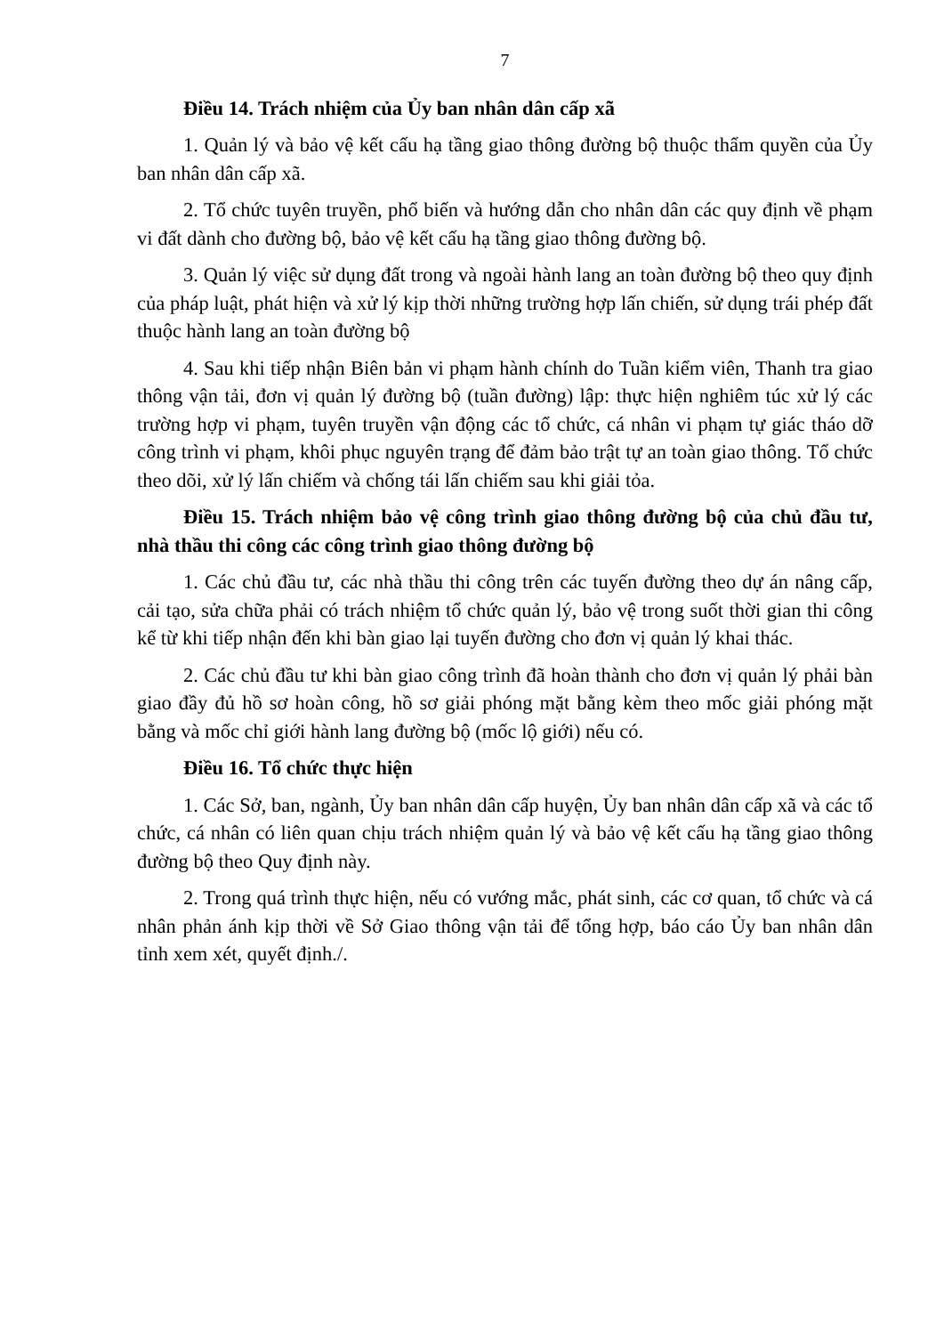7
Điều 14. Trách nhiệm của Ủy ban nhân dân cấp xã
1. Quản lý và bảo vệ kết cấu hạ tầng giao thông đường bộ thuộc thẩm quyền của Ủy ban nhân dân cấp xã.
2. Tổ chức tuyên truyền, phổ biến và hướng dẫn cho nhân dân các quy định về phạm vi đất dành cho đường bộ, bảo vệ kết cấu hạ tầng giao thông đường bộ.
3. Quản lý việc sử dụng đất trong và ngoài hành lang an toàn đường bộ theo quy định của pháp luật, phát hiện và xử lý kịp thời những trường hợp lấn chiến, sử dụng trái phép đất thuộc hành lang an toàn đường bộ
4. Sau khi tiếp nhận Biên bản vi phạm hành chính do Tuần kiểm viên, Thanh tra giao thông vận tải, đơn vị quản lý đường bộ (tuần đường) lập: thực hiện nghiêm túc xử lý các trường hợp vi phạm, tuyên truyền vận động các tổ chức, cá nhân vi phạm tự giác tháo dỡ công trình vi phạm, khôi phục nguyên trạng để đảm bảo trật tự an toàn giao thông. Tổ chức theo dõi, xử lý lấn chiếm và chống tái lấn chiếm sau khi giải tỏa.
Điều 15. Trách nhiệm bảo vệ công trình giao thông đường bộ của chủ đầu tư, nhà thầu thi công các công trình giao thông đường bộ
1. Các chủ đầu tư, các nhà thầu thi công trên các tuyến đường theo dự án nâng cấp, cải tạo, sửa chữa phải có trách nhiệm tổ chức quản lý, bảo vệ trong suốt thời gian thi công kể từ khi tiếp nhận đến khi bàn giao lại tuyến đường cho đơn vị quản lý khai thác.
2. Các chủ đầu tư khi bàn giao công trình đã hoàn thành cho đơn vị quản lý phải bàn giao đầy đủ hồ sơ hoàn công, hồ sơ giải phóng mặt bằng kèm theo mốc giải phóng mặt bằng và mốc chỉ giới hành lang đường bộ (mốc lộ giới) nếu có.
Điều 16. Tổ chức thực hiện
1. Các Sở, ban, ngành, Ủy ban nhân dân cấp huyện, Ủy ban nhân dân cấp xã và các tổ chức, cá nhân có liên quan chịu trách nhiệm quản lý và bảo vệ kết cấu hạ tầng giao thông đường bộ theo Quy định này.
2. Trong quá trình thực hiện, nếu có vướng mắc, phát sinh, các cơ quan, tổ chức và cá nhân phản ánh kịp thời về Sở Giao thông vận tải để tổng hợp, báo cáo Ủy ban nhân dân tỉnh xem xét, quyết định./.